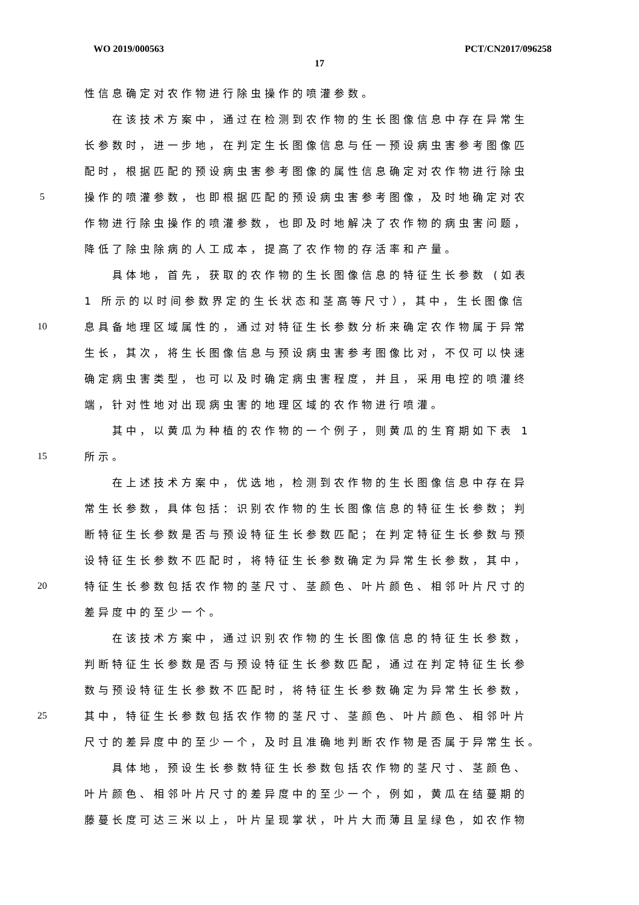WO 2019/000563 PCT/CN2017/096258
17
性信息确定对农作物进行除虫操作的喷灌参数。
　　在该技术方案中，通过在检测到农作物的生长图像信息中存在异常生
长参数时，进一步地，在判定生长图像信息与任一预设病虫害参考图像匹
配时，根据匹配的预设病虫害参考图像的属性信息确定对农作物进行除虫
5 操作的喷灌参数，也即根据匹配的预设病虫害参考图像，及时地确定对农
作物进行除虫操作的喷灌参数，也即及时地解决了农作物的病虫害问题，
降低了除虫除病的人工成本，提高了农作物的存活率和产量。
　　具体地，首先，获取的农作物的生长图像信息的特征生长参数 (如表
1 所示的以时间参数界定的生长状态和茎高等尺寸），其中，生长图像信
10 息具备地理区域属性的，通过对特征生长参数分析来确定农作物属于异常
生长，其次，将生长图像信息与预设病虫害参考图像比对，不仅可以快速
确定病虫害类型，也可以及时确定病虫害程度，并且，采用电控的喷灌终
端，针对性地对出现病虫害的地理区域的农作物进行喷灌。
　　其中，以黄瓜为种植的农作物的一个例子，则黄瓜的生育期如下表 1
15 所示。
　　在上述技术方案中，优选地，检测到农作物的生长图像信息中存在异
常生长参数，具体包括：识别农作物的生长图像信息的特征生长参数；判
断特征生长参数是否与预设特征生长参数匹配；在判定特征生长参数与预
设特征生长参数不匹配时，将特征生长参数确定为异常生长参数，其中，
20 特征生长参数包括农作物的茎尺寸、茎颜色、叶片颜色、相邻叶片尺寸的
差异度中的至少一个。
　　在该技术方案中，通过识别农作物的生长图像信息的特征生长参数，
判断特征生长参数是否与预设特征生长参数匹配，通过在判定特征生长参
数与预设特征生长参数不匹配时，将特征生长参数确定为异常生长参数，
25 其中，特征生长参数包括农作物的茎尺寸、茎颜色、叶片颜色、相邻叶片
尺寸的差异度中的至少一个，及时且准确地判断农作物是否属于异常生长。
　　具体地，预设生长参数特征生长参数包括农作物的茎尺寸、茎颜色、
叶片颜色、相邻叶片尺寸的差异度中的至少一个，例如，黄瓜在结蔓期的
藤蔓长度可达三米以上，叶片呈现掌状，叶片大而薄且呈绿色，如农作物